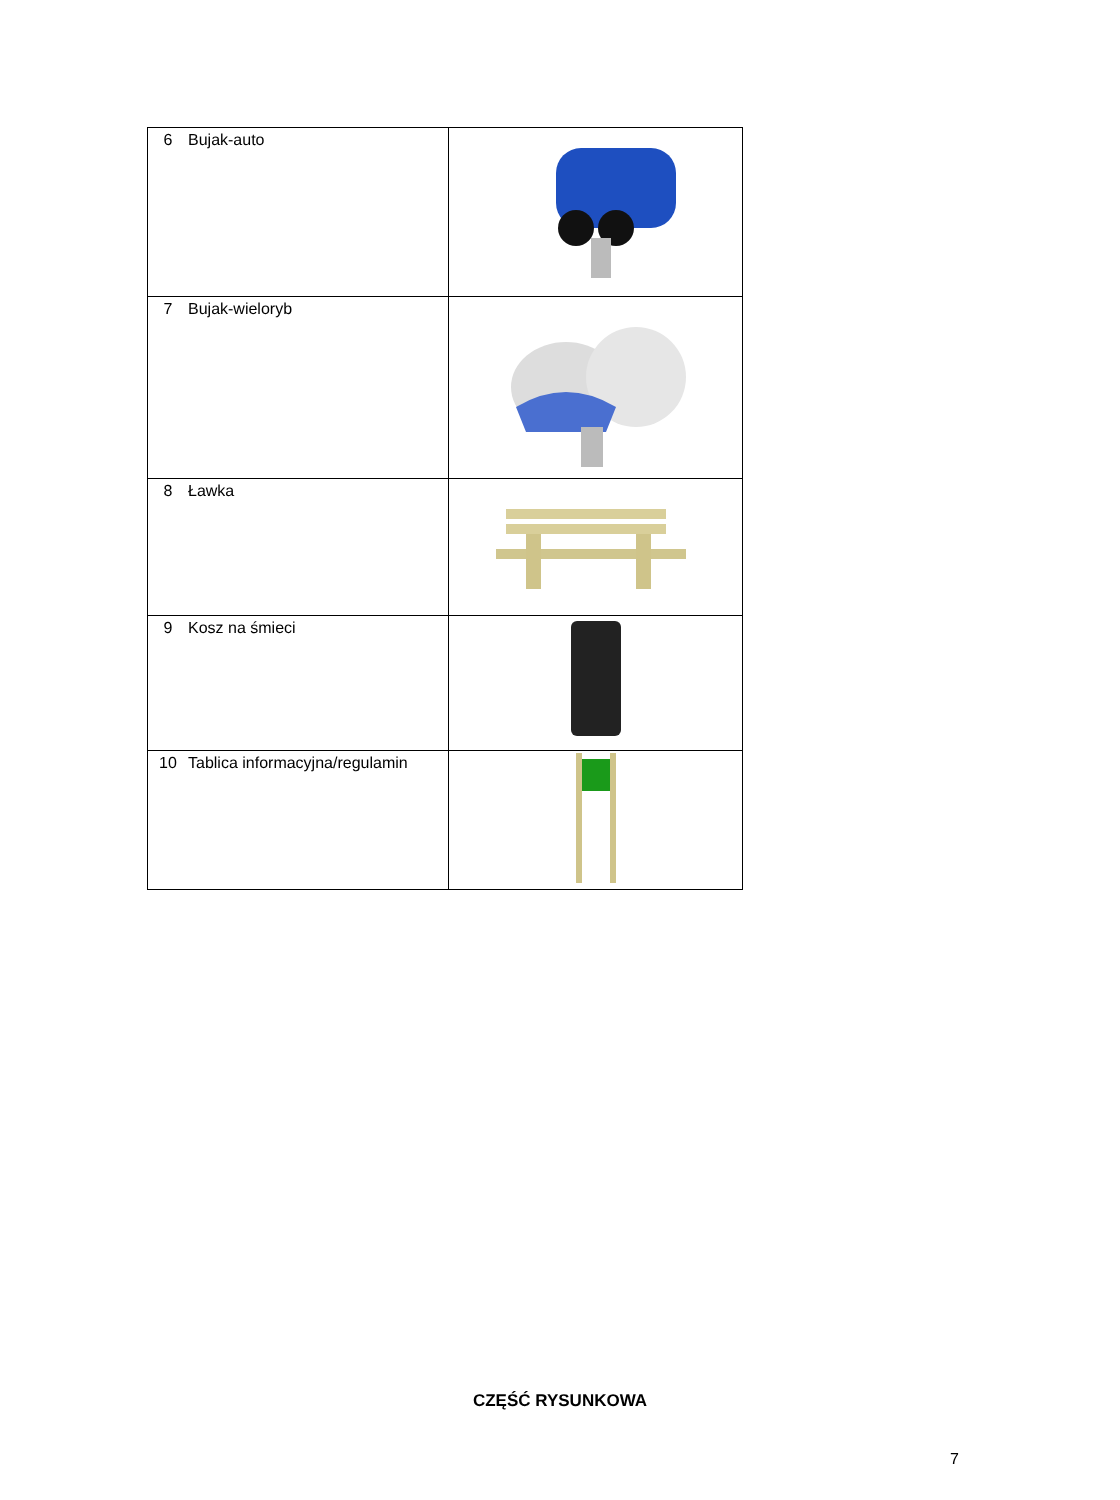| 6 | Bujak-auto | |
| 7 | Bujak-wieloryb | |
| 8 | Ławka | |
| 9 | Kosz na śmieci | |
| 10 | Tablica informacyjna/regulamin | |
CZĘŚĆ RYSUNKOWA
7